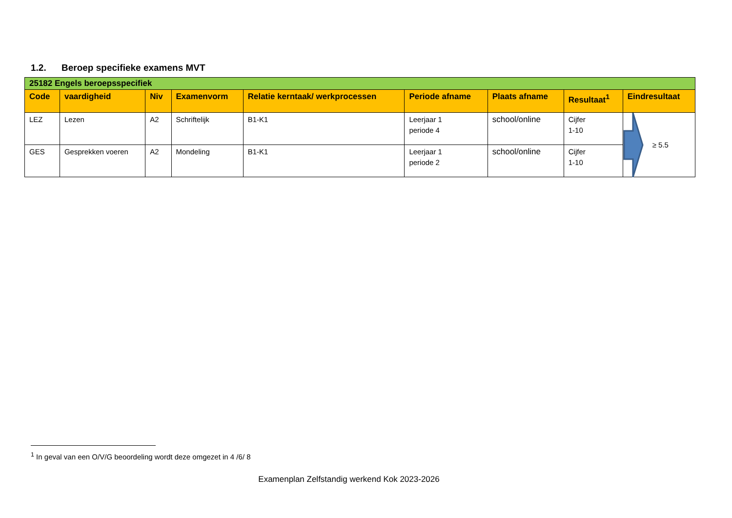1.2. Beroep specifieke examens MVT
| 25182 Engels beroepsspecifiek | | | | | | | | |
| Code | vaardigheid | Niv | Examenvorm | Relatie kerntaak/ werkprocessen | Periode afname | Plaats afname | Resultaat<sup>1</sup> | Eindresultaat |
| LEZ | Lezen | A2 | Schriftelijk | B1-K1 | Leerjaar 1 periode 4 | school/online | Cijfer 1-10 | ≥ 5.5 |
| GES | Gesprekken voeren | A2 | Mondeling | B1-K1 | Leerjaar 1 periode 2 | school/online | Cijfer 1-10 | |
<sup>1</sup> In geval van een O/V/G beoordeling wordt deze omgezet in 4 /6/ 8
Examenplan Zelfstandig werkend Kok 2023-2026